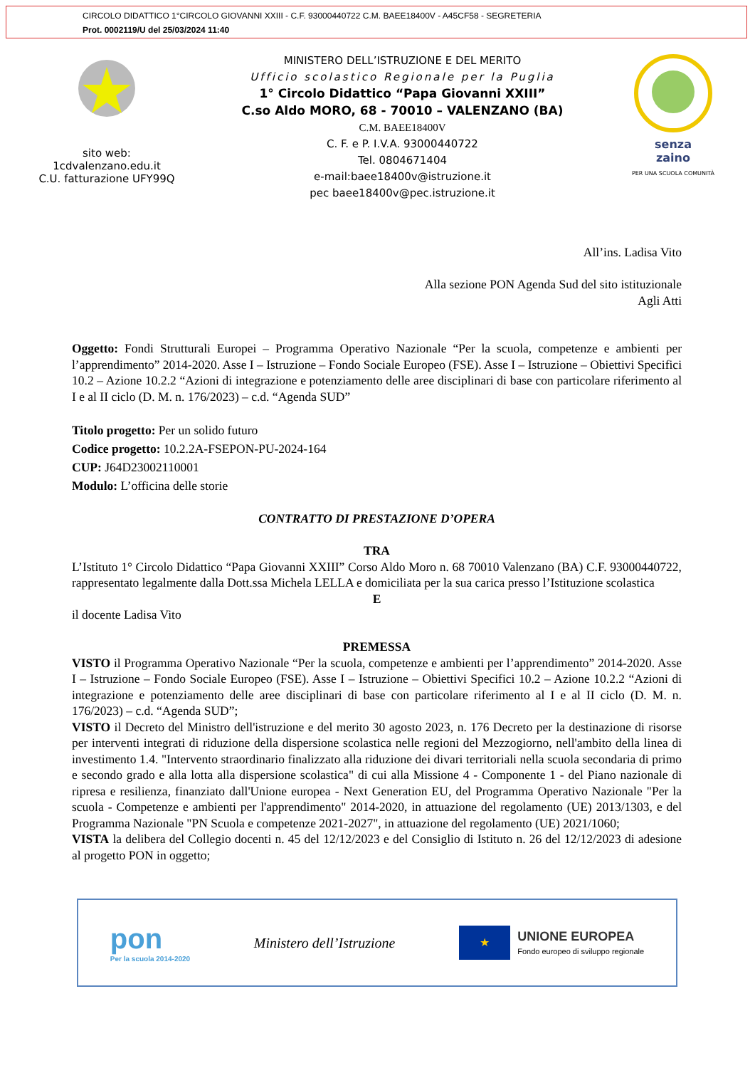CIRCOLO DIDATTICO 1°CIRCOLO GIOVANNI XXIII - C.F. 93000440722 C.M. BAEE18400V - A45CF58 - SEGRETERIA
Prot. 0002119/U del 25/03/2024 11:40
sito web:
1cdvalenzano.edu.it
C.U. fatturazione UFY99Q
MINISTERO DELL’ISTRUZIONE E DEL MERITO
Ufficio scolastico Regionale per la Puglia
1° Circolo Didattico “Papa Giovanni XXIII”
C.so Aldo MORO, 68 - 70010 – VALENZANO (BA)
C.M. BAEE18400V
C. F. e P. I.V.A. 93000440722
Tel. 0804671404
e-mail:baee18400v@istruzione.it
pec baee18400v@pec.istruzione.it
senza
zaino
PER UNA SCUOLA COMUNITÀ
All’ins. Ladisa Vito
Alla sezione PON Agenda Sud del sito istituzionale
Agli Atti
Oggetto: Fondi Strutturali Europei – Programma Operativo Nazionale “Per la scuola, competenze e ambienti per l’apprendimento” 2014-2020. Asse I – Istruzione – Fondo Sociale Europeo (FSE). Asse I – Istruzione – Obiettivi Specifici 10.2 – Azione 10.2.2 “Azioni di integrazione e potenziamento delle aree disciplinari di base con particolare riferimento al I e al II ciclo (D. M. n. 176/2023) – c.d. “Agenda SUD”
Titolo progetto: Per un solido futuro
Codice progetto: 10.2.2A-FSEPON-PU-2024-164
CUP: J64D23002110001
Modulo: L’officina delle storie
CONTRATTO DI PRESTAZIONE D’OPERA
TRA
L’Istituto 1° Circolo Didattico “Papa Giovanni XXIII” Corso Aldo Moro n. 68 70010 Valenzano (BA) C.F. 93000440722, rappresentato legalmente dalla Dott.ssa Michela LELLA e domiciliata per la sua carica presso l’Istituzione scolastica
E
il docente Ladisa Vito
PREMESSA
VISTO il Programma Operativo Nazionale “Per la scuola, competenze e ambienti per l’apprendimento” 2014-2020. Asse I – Istruzione – Fondo Sociale Europeo (FSE). Asse I – Istruzione – Obiettivi Specifici 10.2 – Azione 10.2.2 “Azioni di integrazione e potenziamento delle aree disciplinari di base con particolare riferimento al I e al II ciclo (D. M. n. 176/2023) – c.d. “Agenda SUD”;
VISTO il Decreto del Ministro dell'istruzione e del merito 30 agosto 2023, n. 176 Decreto per la destinazione di risorse per interventi integrati di riduzione della dispersione scolastica nelle regioni del Mezzogiorno, nell'ambito della linea di investimento 1.4. "Intervento straordinario finalizzato alla riduzione dei divari territoriali nella scuola secondaria di primo e secondo grado e alla lotta alla dispersione scolastica" di cui alla Missione 4 - Componente 1 - del Piano nazionale di ripresa e resilienza, finanziato dall'Unione europea - Next Generation EU, del Programma Operativo Nazionale "Per la scuola - Competenze e ambienti per l'apprendimento" 2014-2020, in attuazione del regolamento (UE) 2013/1303, e del Programma Nazionale "PN Scuola e competenze 2021-2027", in attuazione del regolamento (UE) 2021/1060;
VISTA la delibera del Collegio docenti n. 45 del 12/12/2023 e del Consiglio di Istituto n. 26 del 12/12/2023 di adesione al progetto PON in oggetto;
pon
Per la scuola 2014-2020
Ministero dell’Istruzione
★
UNIONE EUROPEA
Fondo europeo di sviluppo regionale